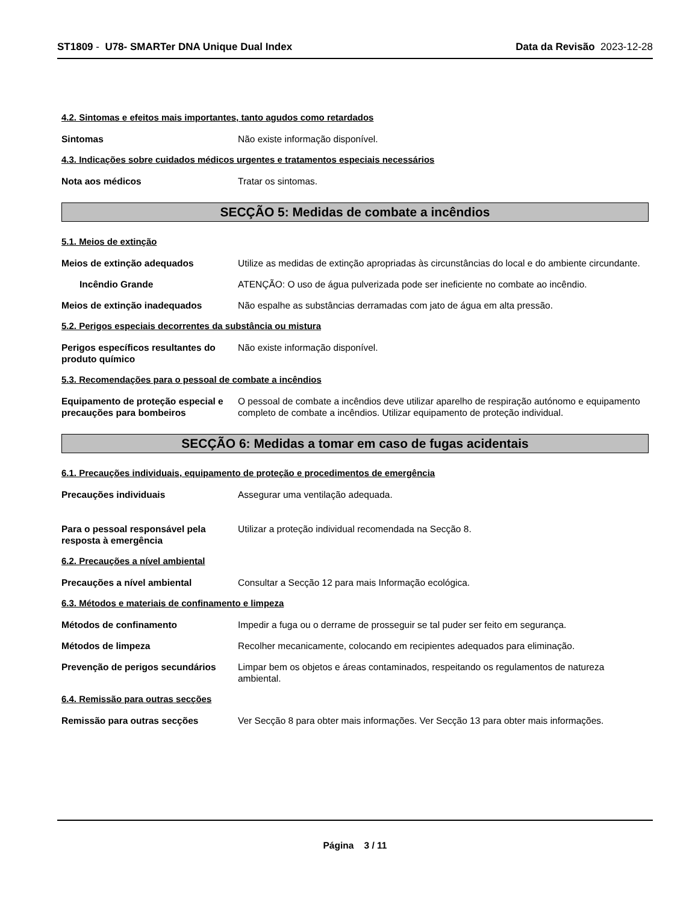ST1809 - U78- SMARTer DNA Unique Dual Index
Data da Revisão 2023-12-28
4.2. Sintomas e efeitos mais importantes, tanto agudos como retardados
Sintomas Não existe informação disponível.
4.3. Indicações sobre cuidados médicos urgentes e tratamentos especiais necessários
Nota aos médicos Tratar os sintomas.
SECÇÃO 5: Medidas de combate a incêndios
5.1. Meios de extinção
Meios de extinção adequados Utilize as medidas de extinção apropriadas às circunstâncias do local e do ambiente circundante.
Incêndio Grande ATENÇÃO: O uso de água pulverizada pode ser ineficiente no combate ao incêndio.
Meios de extinção inadequados Não espalhe as substâncias derramadas com jato de água em alta pressão.
5.2. Perigos especiais decorrentes da substância ou mistura
Perigos específicos resultantes do produto químico
Não existe informação disponível.
5.3. Recomendações para o pessoal de combate a incêndios
Equipamento de proteção especial e precauções para bombeiros
O pessoal de combate a incêndios deve utilizar aparelho de respiração autónomo e equipamento completo de combate a incêndios. Utilizar equipamento de proteção individual.
SECÇÃO 6: Medidas a tomar em caso de fugas acidentais
6.1. Precauções individuais, equipamento de proteção e procedimentos de emergência
Precauções individuais Assegurar uma ventilação adequada.
Para o pessoal responsável pela resposta à emergência
Utilizar a proteção individual recomendada na Secção 8.
6.2. Precauções a nível ambiental
Precauções a nível ambiental Consultar a Secção 12 para mais Informação ecológica.
6.3. Métodos e materiais de confinamento e limpeza
Métodos de confinamento Impedir a fuga ou o derrame de prosseguir se tal puder ser feito em segurança.
Métodos de limpeza Recolher mecanicamente, colocando em recipientes adequados para eliminação.
Prevenção de perigos secundários
Limpar bem os objetos e áreas contaminados, respeitando os regulamentos de natureza ambiental.
6.4. Remissão para outras secções
Remissão para outras secções Ver Secção 8 para obter mais informações. Ver Secção 13 para obter mais informações.
Página 3 / 11